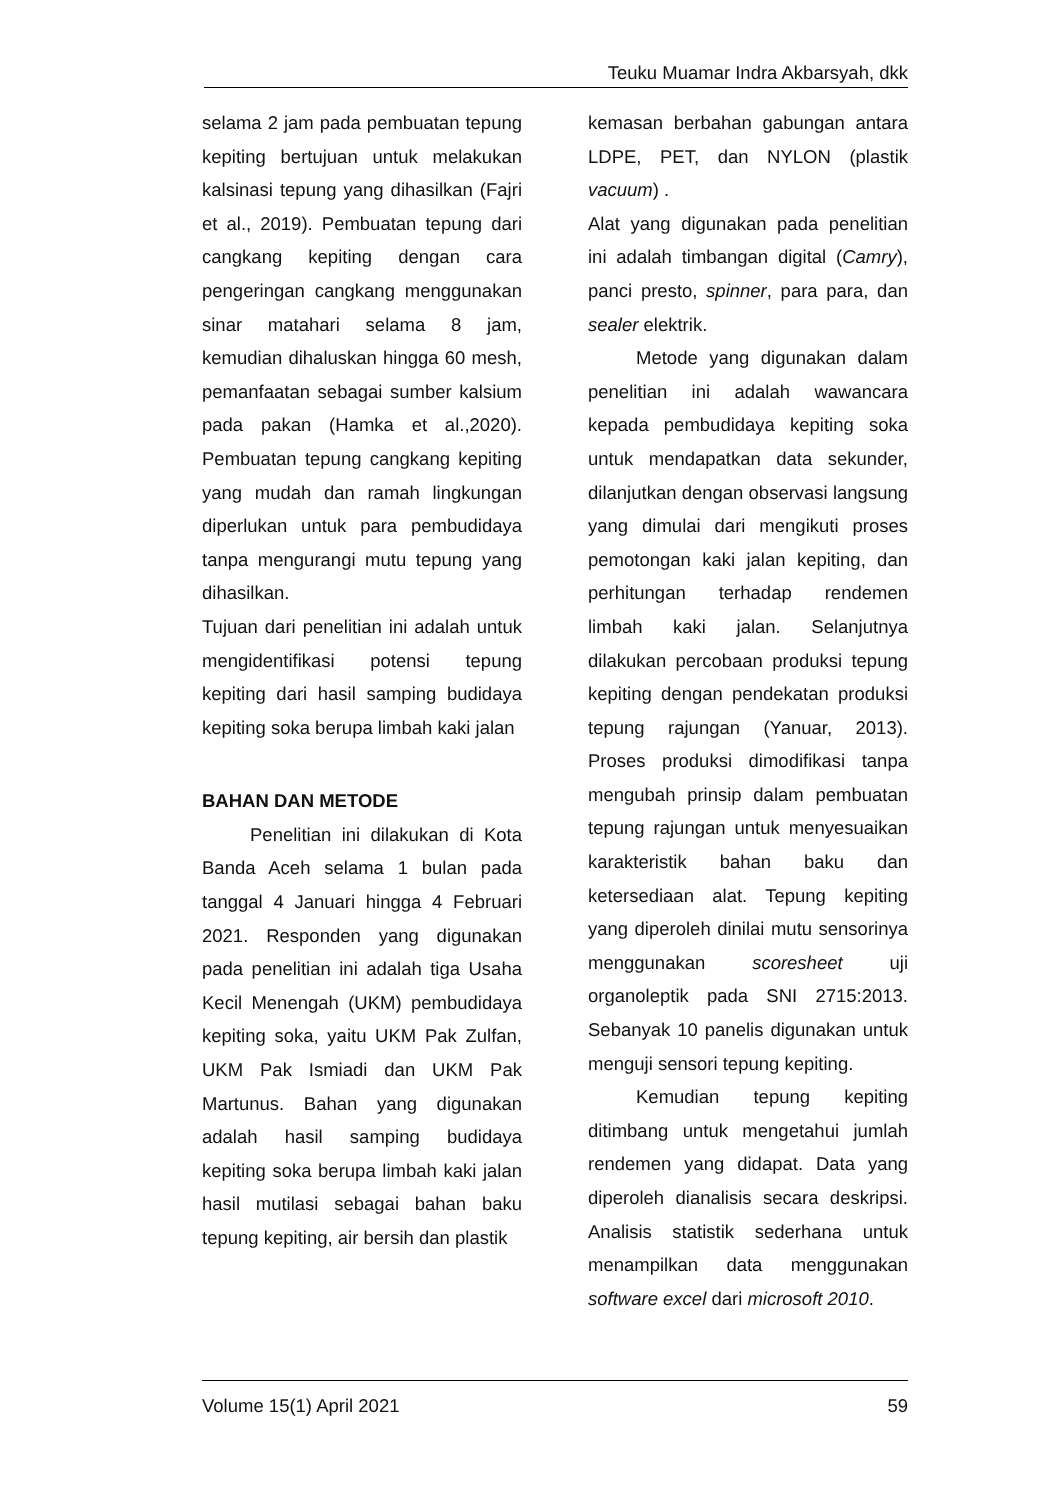Teuku Muamar Indra Akbarsyah, dkk
selama 2 jam pada pembuatan tepung kepiting bertujuan untuk melakukan kalsinasi tepung yang dihasilkan (Fajri et al., 2019). Pembuatan tepung dari cangkang kepiting dengan cara pengeringan cangkang menggunakan sinar matahari selama 8 jam, kemudian dihaluskan hingga 60 mesh, pemanfaatan sebagai sumber kalsium pada pakan (Hamka et al.,2020). Pembuatan tepung cangkang kepiting yang mudah dan ramah lingkungan diperlukan untuk para pembudidaya tanpa mengurangi mutu tepung yang dihasilkan.
Tujuan dari penelitian ini adalah untuk mengidentifikasi potensi tepung kepiting dari hasil samping budidaya kepiting soka berupa limbah kaki jalan
BAHAN DAN METODE
Penelitian ini dilakukan di Kota Banda Aceh selama 1 bulan pada tanggal 4 Januari hingga 4 Februari 2021. Responden yang digunakan pada penelitian ini adalah tiga Usaha Kecil Menengah (UKM) pembudidaya kepiting soka, yaitu UKM Pak Zulfan, UKM Pak Ismiadi dan UKM Pak Martunus. Bahan yang digunakan adalah hasil samping budidaya kepiting soka berupa limbah kaki jalan hasil mutilasi sebagai bahan baku tepung kepiting, air bersih dan plastik
kemasan berbahan gabungan antara LDPE, PET, dan NYLON (plastik vacuum) .
Alat yang digunakan pada penelitian ini adalah timbangan digital (Camry), panci presto, spinner, para para, dan sealer elektrik.
Metode yang digunakan dalam penelitian ini adalah wawancara kepada pembudidaya kepiting soka untuk mendapatkan data sekunder, dilanjutkan dengan observasi langsung yang dimulai dari mengikuti proses pemotongan kaki jalan kepiting, dan perhitungan terhadap rendemen limbah kaki jalan. Selanjutnya dilakukan percobaan produksi tepung kepiting dengan pendekatan produksi tepung rajungan (Yanuar, 2013). Proses produksi dimodifikasi tanpa mengubah prinsip dalam pembuatan tepung rajungan untuk menyesuaikan karakteristik bahan baku dan ketersediaan alat. Tepung kepiting yang diperoleh dinilai mutu sensorinya menggunakan scoresheet uji organoleptik pada SNI 2715:2013. Sebanyak 10 panelis digunakan untuk menguji sensori tepung kepiting.
Kemudian tepung kepiting ditimbang untuk mengetahui jumlah rendemen yang didapat. Data yang diperoleh dianalisis secara deskripsi. Analisis statistik sederhana untuk menampilkan data menggunakan software excel dari microsoft 2010.
Volume 15(1) April 2021 59